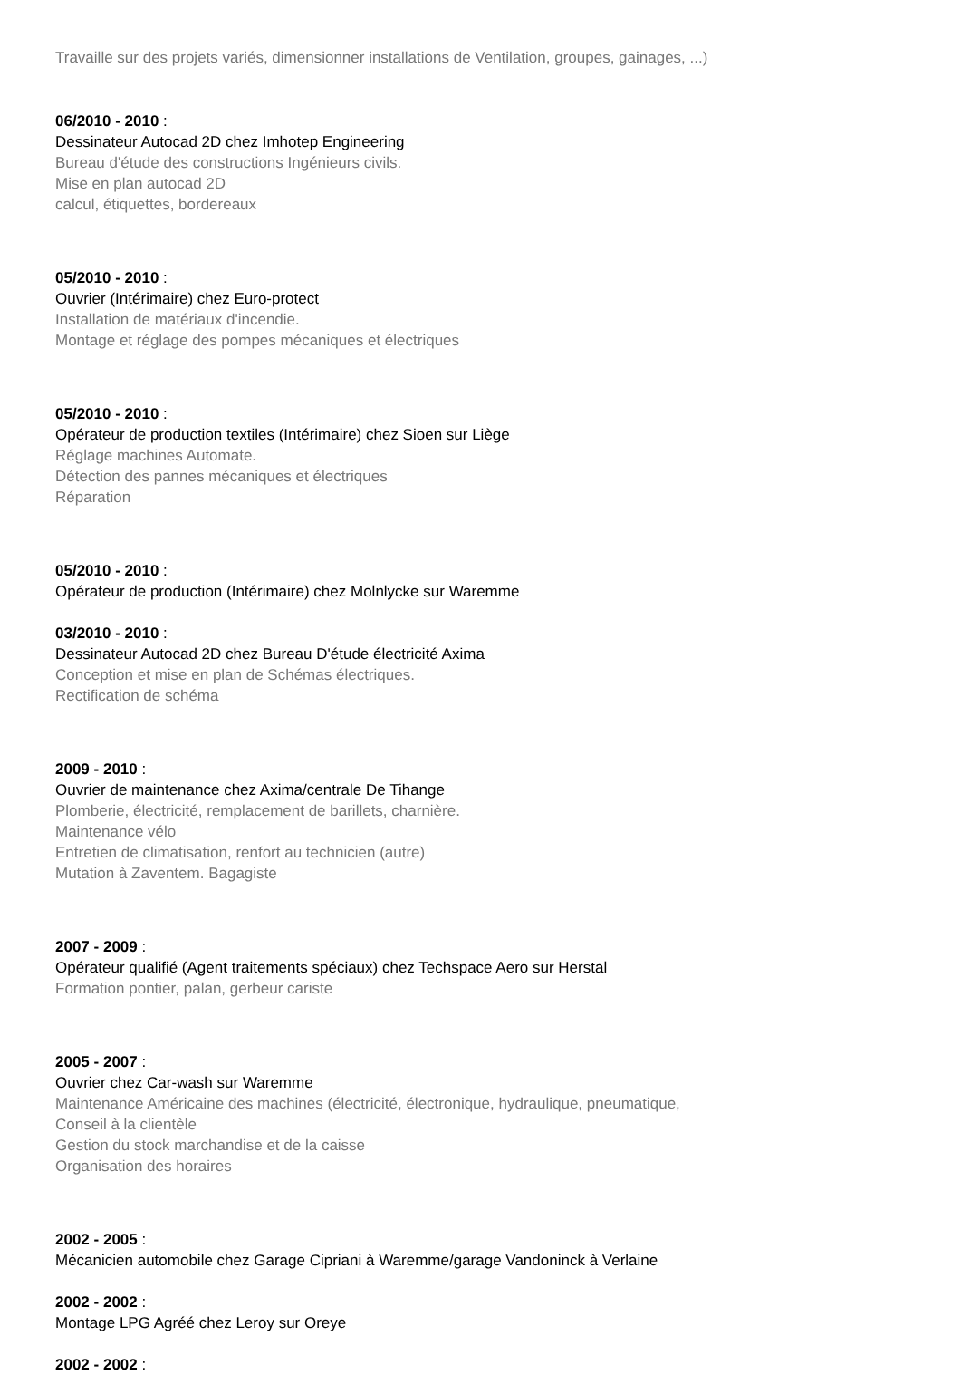Travaille sur des projets variés, dimensionner installations de Ventilation, groupes, gainages, ...)
06/2010 - 2010 :
Dessinateur Autocad 2D chez Imhotep Engineering
Bureau d'étude des constructions Ingénieurs civils.
Mise en plan autocad 2D
calcul, étiquettes, bordereaux
05/2010 - 2010 :
Ouvrier (Intérimaire) chez Euro-protect
Installation de matériaux d'incendie.
Montage et réglage des pompes mécaniques et électriques
05/2010 - 2010 :
Opérateur de production textiles (Intérimaire) chez Sioen sur Liège
Réglage machines Automate.
Détection des pannes mécaniques et électriques
Réparation
05/2010 - 2010 :
Opérateur de production (Intérimaire) chez Molnlycke sur Waremme
03/2010 - 2010 :
Dessinateur Autocad 2D chez Bureau D'étude électricité Axima
Conception et mise en plan de Schémas électriques.
Rectification de schéma
2009 - 2010 :
Ouvrier de maintenance chez Axima/centrale De Tihange
Plomberie, électricité, remplacement de barillets, charnière.
Maintenance vélo
Entretien de climatisation, renfort au technicien (autre)
Mutation à Zaventem. Bagagiste
2007 - 2009 :
Opérateur qualifié (Agent traitements spéciaux) chez Techspace Aero sur Herstal
Formation pontier, palan, gerbeur cariste
2005 - 2007 :
Ouvrier chez Car-wash sur Waremme
Maintenance Américaine des machines (électricité, électronique, hydraulique, pneumatique,
Conseil à la clientèle
Gestion du stock marchandise et de la caisse
Organisation des horaires
2002 - 2005 :
Mécanicien automobile chez Garage Cipriani à Waremme/garage Vandoninck à Verlaine
2002 - 2002 :
Montage LPG Agréé chez Leroy sur Oreye
2002 - 2002 :